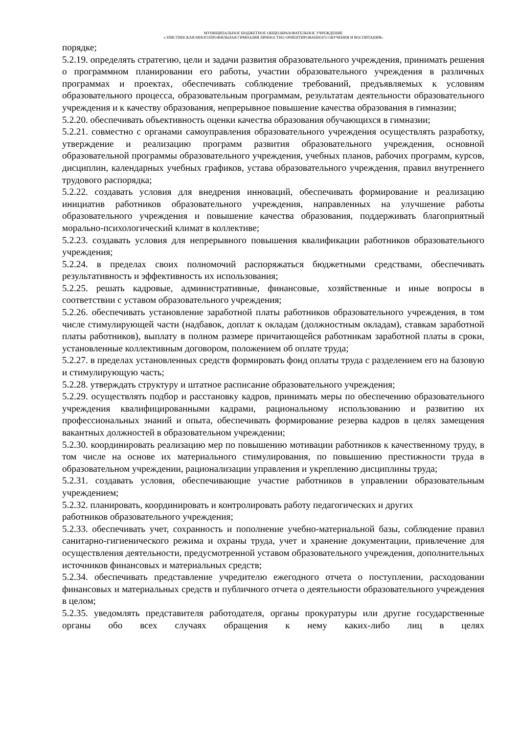МУНИЦИПАЛЬНОЕ БЮДЖЕТНОЕ ОБЩЕОБРАЗОВАТЕЛЬНОЕ УЧРЕЖДЕНИЕ
«ЭЛИСТИНСКАЯ МНОГОПРОФИЛЬНАЯ ГИМНАЗИЯ ЛИЧНОСТНО ОРИЕНТИРОВАННОГО ОБУЧЕНИЯ И ВОСПИТАНИЯ»
порядке;
5.2.19. определять стратегию, цели и задачи развития образовательного учреждения, принимать решения о программном планировании его работы, участии образовательного учреждения в различных программах и проектах, обеспечивать соблюдение требований, предъявляемых к условиям образовательного процесса, образовательным программам, результатам деятельности образовательного учреждения и к качеству образования, непрерывное повышение качества образования в гимназии;
5.2.20. обеспечивать объективность оценки качества образования обучающихся в гимназии;
5.2.21. совместно с органами самоуправления образовательного учреждения осуществлять разработку, утверждение и реализацию программ развития образовательного учреждения, основной образовательной программы образовательного учреждения, учебных планов, рабочих программ, курсов, дисциплин, календарных учебных графиков, устава образовательного учреждения, правил внутреннего трудового распорядка;
5.2.22. создавать условия для внедрения инноваций, обеспечивать формирование и реализацию инициатив работников образовательного учреждения, направленных на улучшение работы образовательного учреждения и повышение качества образования, поддерживать благоприятный морально-психологический климат в коллективе;
5.2.23. создавать условия для непрерывного повышения квалификации работников образовательного учреждения;
5.2.24. в пределах своих полномочий распоряжаться бюджетными средствами, обеспечивать результативность и эффективность их использования;
5.2.25. решать кадровые, административные, финансовые, хозяйственные и иные вопросы в соответствии с уставом образовательного учреждения;
5.2.26. обеспечивать установление заработной платы работников образовательного учреждения, в том числе стимулирующей части (надбавок, доплат к окладам (должностным окладам), ставкам заработной платы работников), выплату в полном размере причитающейся работникам заработной платы в сроки, установленные коллективным договором, положением об оплате труда;
5.2.27. в пределах установленных средств формировать фонд оплаты труда с разделением его на базовую и стимулирующую часть;
5.2.28. утверждать структуру и штатное расписание образовательного учреждения;
5.2.29. осуществлять подбор и расстановку кадров, принимать меры по обеспечению образовательного учреждения квалифицированными кадрами, рациональному использованию и развитию их профессиональных знаний и опыта, обеспечивать формирование резерва кадров в целях замещения вакантных должностей в образовательном учреждении;
5.2.30. координировать реализацию мер по повышению мотивации работников к качественному труду, в том числе на основе их материального стимулирования, по повышению престижности труда в образовательном учреждении, рационализации управления и укреплению дисциплины труда;
5.2.31. создавать условия, обеспечивающие участие работников в управлении образовательным учреждением;
5.2.32. планировать, координировать и контролировать работу педагогических и других
работников образовательного учреждения;
5.2.33. обеспечивать учет, сохранность и пополнение учебно-материальной базы, соблюдение правил санитарно-гигиенического режима и охраны труда, учет и хранение документации, привлечение для осуществления деятельности, предусмотренной уставом образовательного учреждения, дополнительных источников финансовых и материальных средств;
5.2.34. обеспечивать представление учредителю ежегодного отчета о поступлении, расходовании финансовых и материальных средств и публичного отчета о деятельности образовательного учреждения в целом;
5.2.35. уведомлять представителя работодателя, органы прокуратуры или другие государственные органы обо всех случаях обращения к нему каких-либо лиц в целях